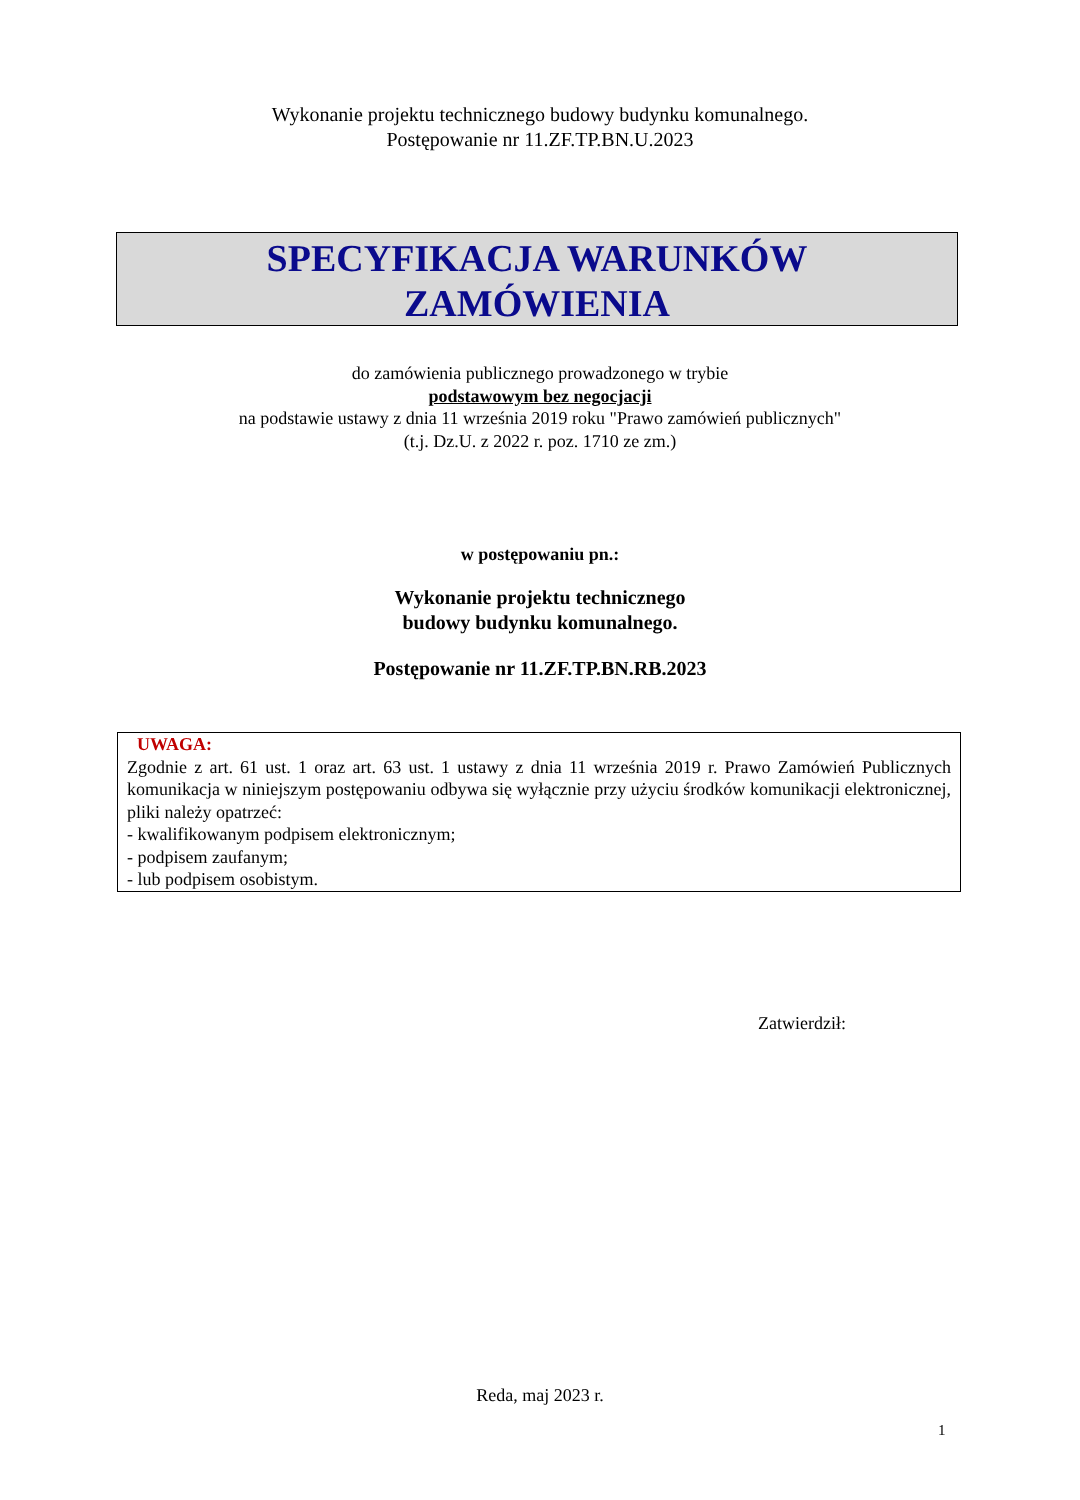Wykonanie projektu technicznego budowy budynku komunalnego.
Postępowanie nr 11.ZF.TP.BN.U.2023
SPECYFIKACJA WARUNKÓW
ZAMÓWIENIA
do zamówienia publicznego prowadzonego w trybie
podstawowym bez negocjacji
na podstawie ustawy z dnia 11 września 2019 roku "Prawo zamówień publicznych"
(t.j. Dz.U. z 2022 r. poz. 1710 ze zm.)
w postępowaniu pn.:
Wykonanie projektu technicznego
budowy budynku komunalnego.
Postępowanie nr 11.ZF.TP.BN.RB.2023
UWAGA:
Zgodnie z art. 61 ust. 1 oraz art. 63 ust. 1 ustawy z dnia 11 września 2019 r. Prawo Zamówień Publicznych komunikacja w niniejszym postępowaniu odbywa się wyłącznie przy użyciu środków komunikacji elektronicznej, pliki należy opatrzeć:
- kwalifikowanym podpisem elektronicznym;
- podpisem zaufanym;
- lub podpisem osobistym.
Zatwierdził:
Reda, maj 2023 r.
1